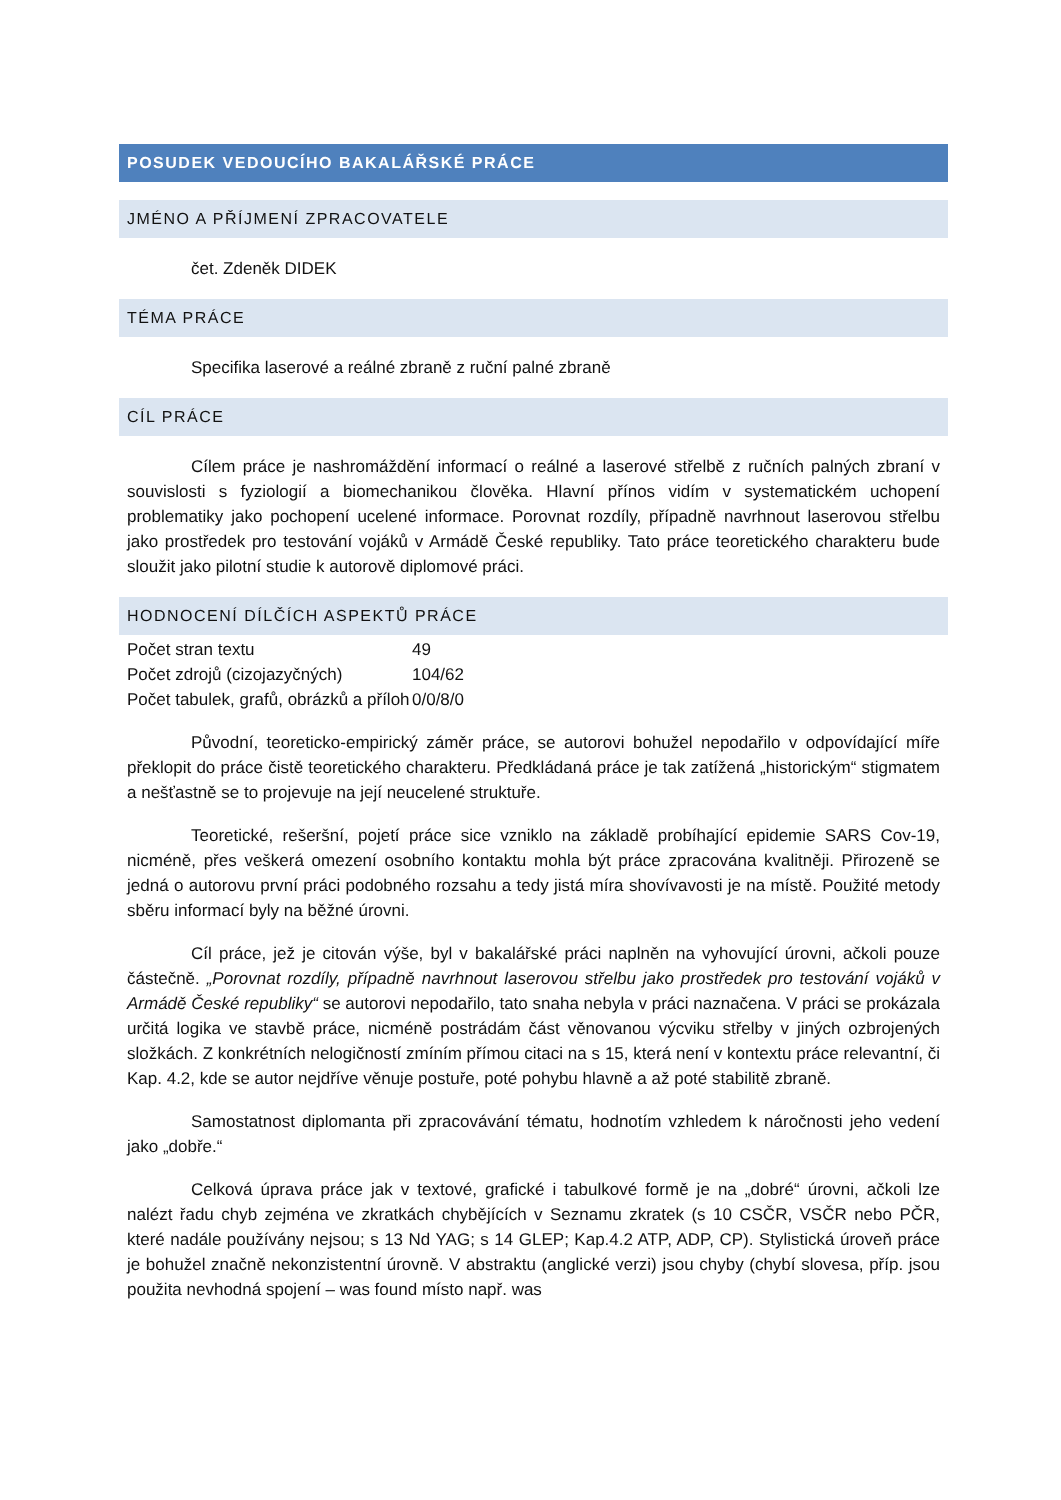POSUDEK VEDOUCÍHO BAKALÁŘSKÉ PRÁCE
JMÉNO A PŘÍJMENÍ ZPRACOVATELE
čet. Zdeněk DIDEK
TÉMA PRÁCE
Specifika laserové a reálné zbraně z ruční palné zbraně
CÍL PRÁCE
Cílem práce je nashromáždění informací o reálné a laserové střelbě z ručních palných zbraní v souvislosti s fyziologií a biomechanikou člověka. Hlavní přínos vidím v systematickém uchopení problematiky jako pochopení ucelené informace. Porovnat rozdíly, případně navrhnout laserovou střelbu jako prostředek pro testování vojáků v Armádě České republiky. Tato práce teoretického charakteru bude sloužit jako pilotní studie k autorově diplomové práci.
HODNOCENÍ DÍLČÍCH ASPEKTŮ PRÁCE
| Počet stran textu | 49 |
| Počet zdrojů (cizojazyčných) | 104/62 |
| Počet tabulek, grafů, obrázků a příloh | 0/0/8/0 |
Původní, teoreticko-empirický záměr práce, se autorovi bohužel nepodařilo v odpovídající míře překlopit do práce čistě teoretického charakteru. Předkládaná práce je tak zatížená „historickým“ stigmatem a nešťastně se to projevuje na její neucelené struktuře.
Teoretické, rešeršní, pojetí práce sice vzniklo na základě probíhající epidemie SARS Cov-19, nicméně, přes veškerá omezení osobního kontaktu mohla být práce zpracována kvalitněji. Přirozeně se jedná o autorovu první práci podobného rozsahu a tedy jistá míra shovívavosti je na místě. Použité metody sběru informací byly na běžné úrovni.
Cíl práce, jež je citován výše, byl v bakalářské práci naplněn na vyhovující úrovni, ačkoli pouze částečně. „Porovnat rozdíly, případně navrhnout laserovou střelbu jako prostředek pro testování vojáků v Armádě České republiky“ se autorovi nepodařilo, tato snaha nebyla v práci naznačena. V práci se prokázala určitá logika ve stavbě práce, nicméně postrádám část věnovanou výcviku střelby v jiných ozbrojených složkách. Z konkrétních nelogičností zmíním přímou citaci na s 15, která není v kontextu práce relevantní, či Kap. 4.2, kde se autor nejdříve věnuje postuře, poté pohybu hlavně a až poté stabilitě zbraně.
Samostatnost diplomanta při zpracovávání tématu, hodnotím vzhledem k náročnosti jeho vedení jako „dobře.“
Celková úprava práce jak v textové, grafické i tabulkové formě je na „dobré“ úrovni, ačkoli lze nalézt řadu chyb zejména ve zkratkách chybějících v Seznamu zkratek (s 10 CSČR, VSČR nebo PČR, které nadále používány nejsou; s 13 Nd YAG; s 14 GLEP; Kap.4.2 ATP, ADP, CP). Stylistická úroveň práce je bohužel značně nekonzistentní úrovně. V abstraktu (anglické verzi) jsou chyby (chybí slovesa, příp. jsou použita nevhodná spojení – was found místo např. was